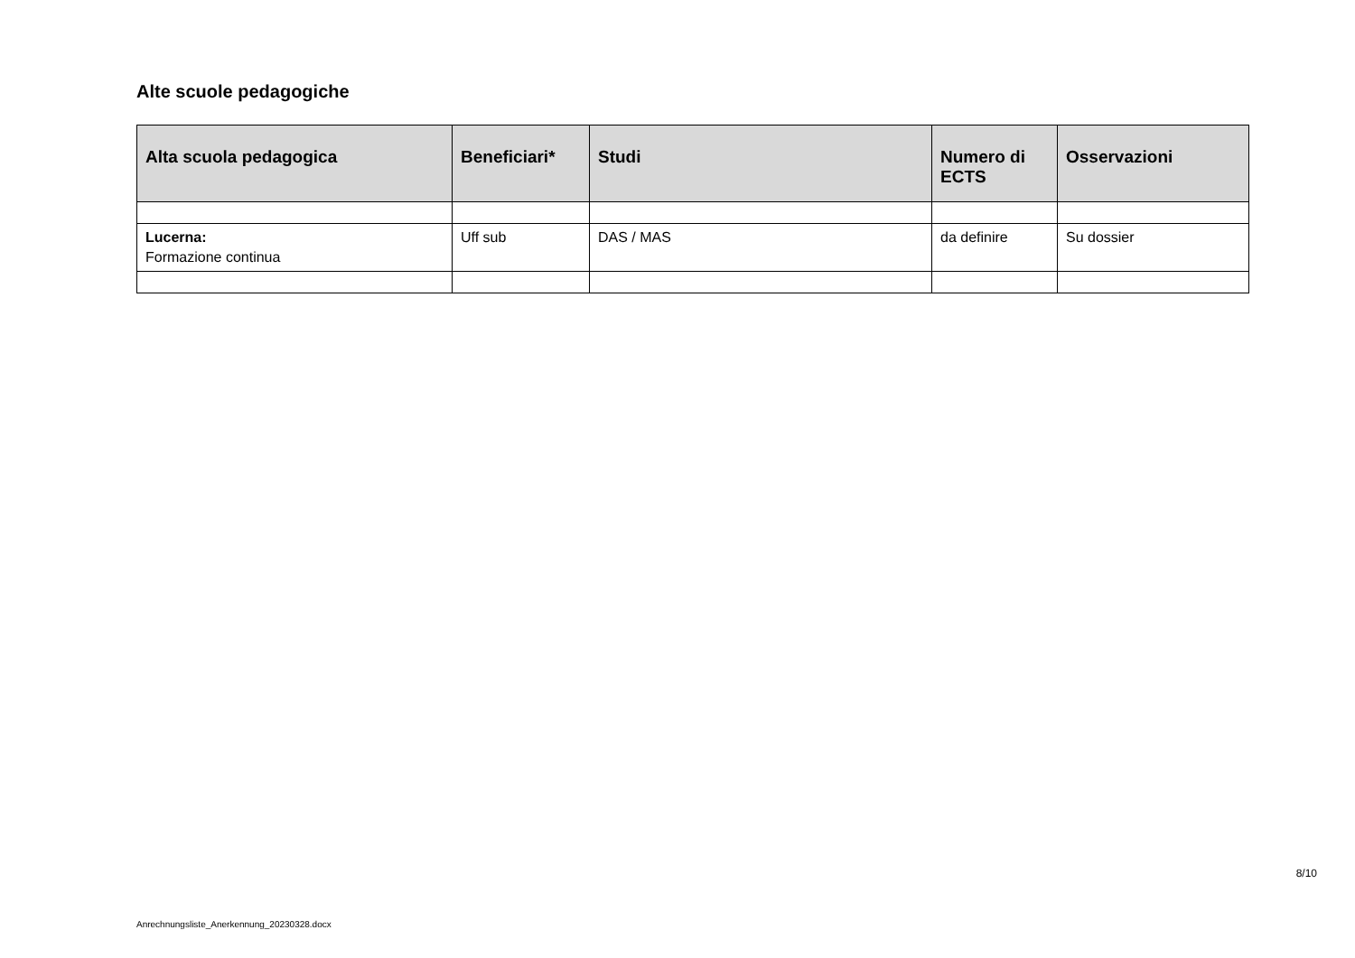Alte scuole pedagogiche
| Alta scuola pedagogica | Beneficiari* | Studi | Numero di ECTS | Osservazioni |
| --- | --- | --- | --- | --- |
| Lucerna: Formazione continua | Uff sub | DAS / MAS | da definire | Su dossier |
8/10
Anrechnungsliste_Anerkennung_20230328.docx